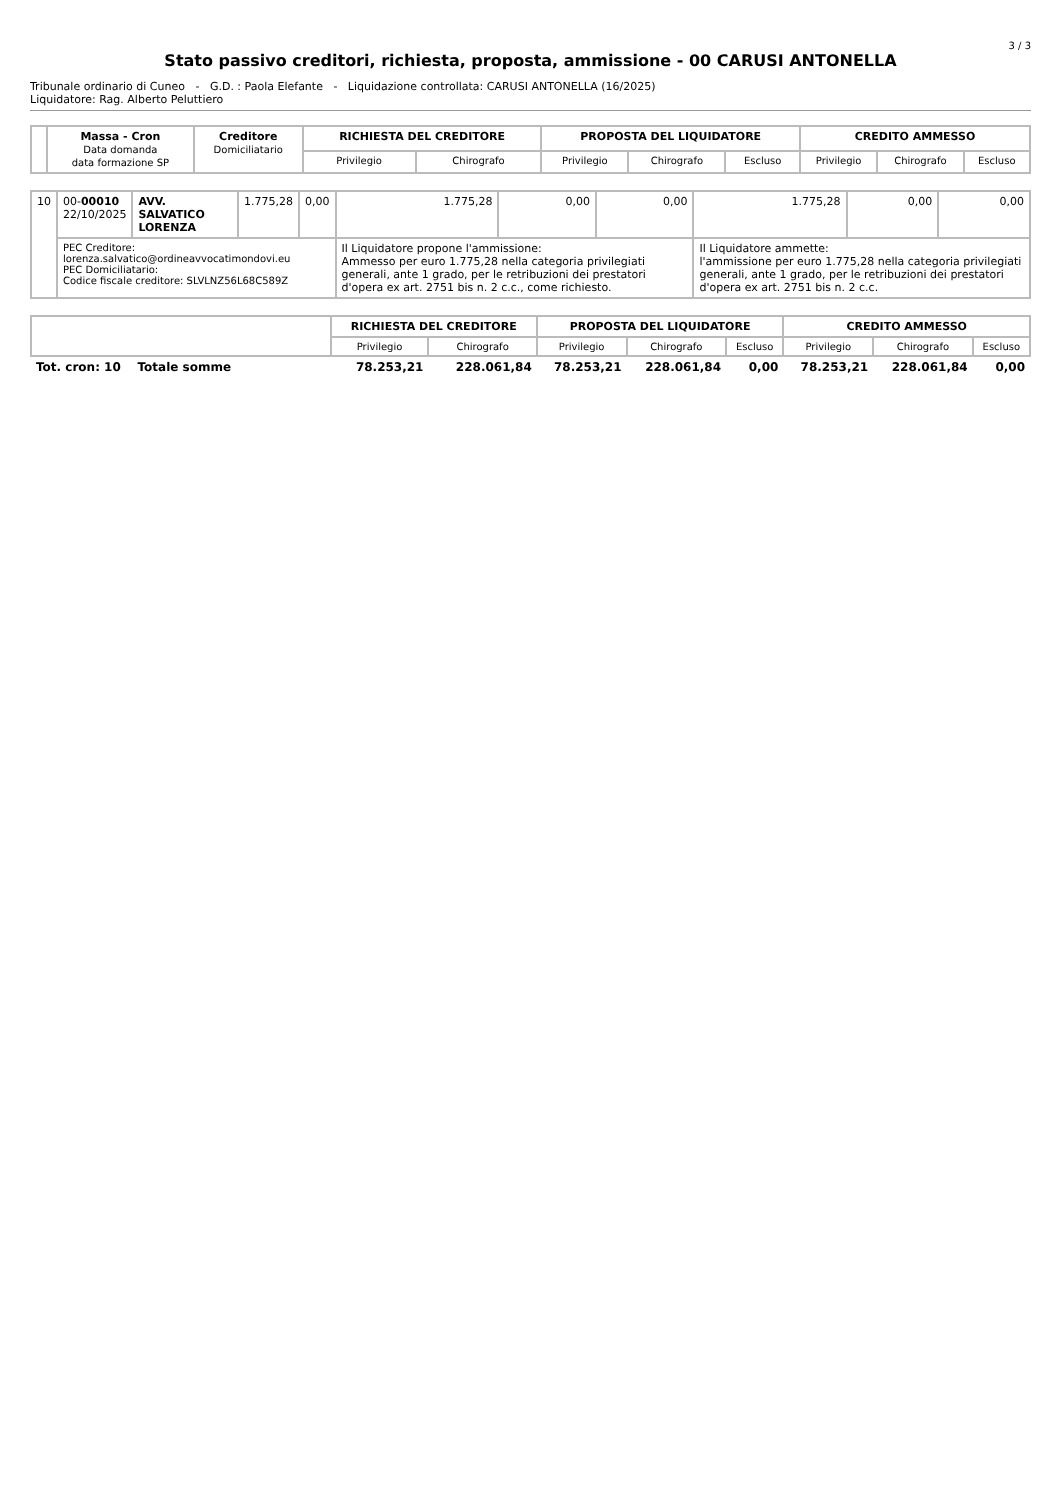3 / 3
Stato passivo creditori, richiesta, proposta, ammissione - 00 CARUSI ANTONELLA
Tribunale ordinario di Cuneo - G.D. : Paola Elefante - Liquidazione controllata: CARUSI ANTONELLA (16/2025)
Liquidatore: Rag. Alberto Peluttiero
| | Massa - Cron Data domanda data formazione SP | Creditore Domiciliatario | RICHIESTA DEL CREDITORE | | PROPOSTA DEL LIQUIDATORE | | | CREDITO AMMESSO | | |
| --- | --- | --- | --- | --- | --- | --- | --- | --- | --- | --- |
| | | | Privilegio | Chirografo | Privilegio | Chirografo | Escluso | Privilegio | Chirografo | Escluso |
| 10 | 00- 00010 22/10/2025 | AVV. SALVATICO LORENZA | 1.775,28 | 0,00 | 1.775,28 | 0,00 | 0,00 | 1.775,28 | 0,00 | 0,00 |
| | PEC Creditore: lorenza.salvatico@ordineavvocatimondovi.eu PEC Domiciliatario: Codice fiscale creditore: SLVLNZ56L68C589Z | | | | Il Liquidatore propone l'ammissione: Ammesso per euro 1.775,28 nella categoria privilegiati generali, ante 1 grado, per le retribuzioni dei prestatori d'opera ex art. 2751 bis n. 2 c.c., come richiesto. | | | Il Liquidatore ammette: l'ammissione per euro 1.775,28 nella categoria privilegiati generali, ante 1 grado, per le retribuzioni dei prestatori d'opera ex art. 2751 bis n. 2 c.c. | | |
| | RICHIESTA DEL CREDITORE | | PROPOSTA DEL LIQUIDATORE | | | CREDITO AMMESSO | | |
| --- | --- | --- | --- | --- | --- | --- | --- | --- |
| | Privilegio | Chirografo | Privilegio | Chirografo | Escluso | Privilegio | Chirografo | Escluso |
| Tot. cron: 10 Totale somme | 78.253,21 | 228.061,84 | 78.253,21 | 228.061,84 | 0,00 | 78.253,21 | 228.061,84 | 0,00 |